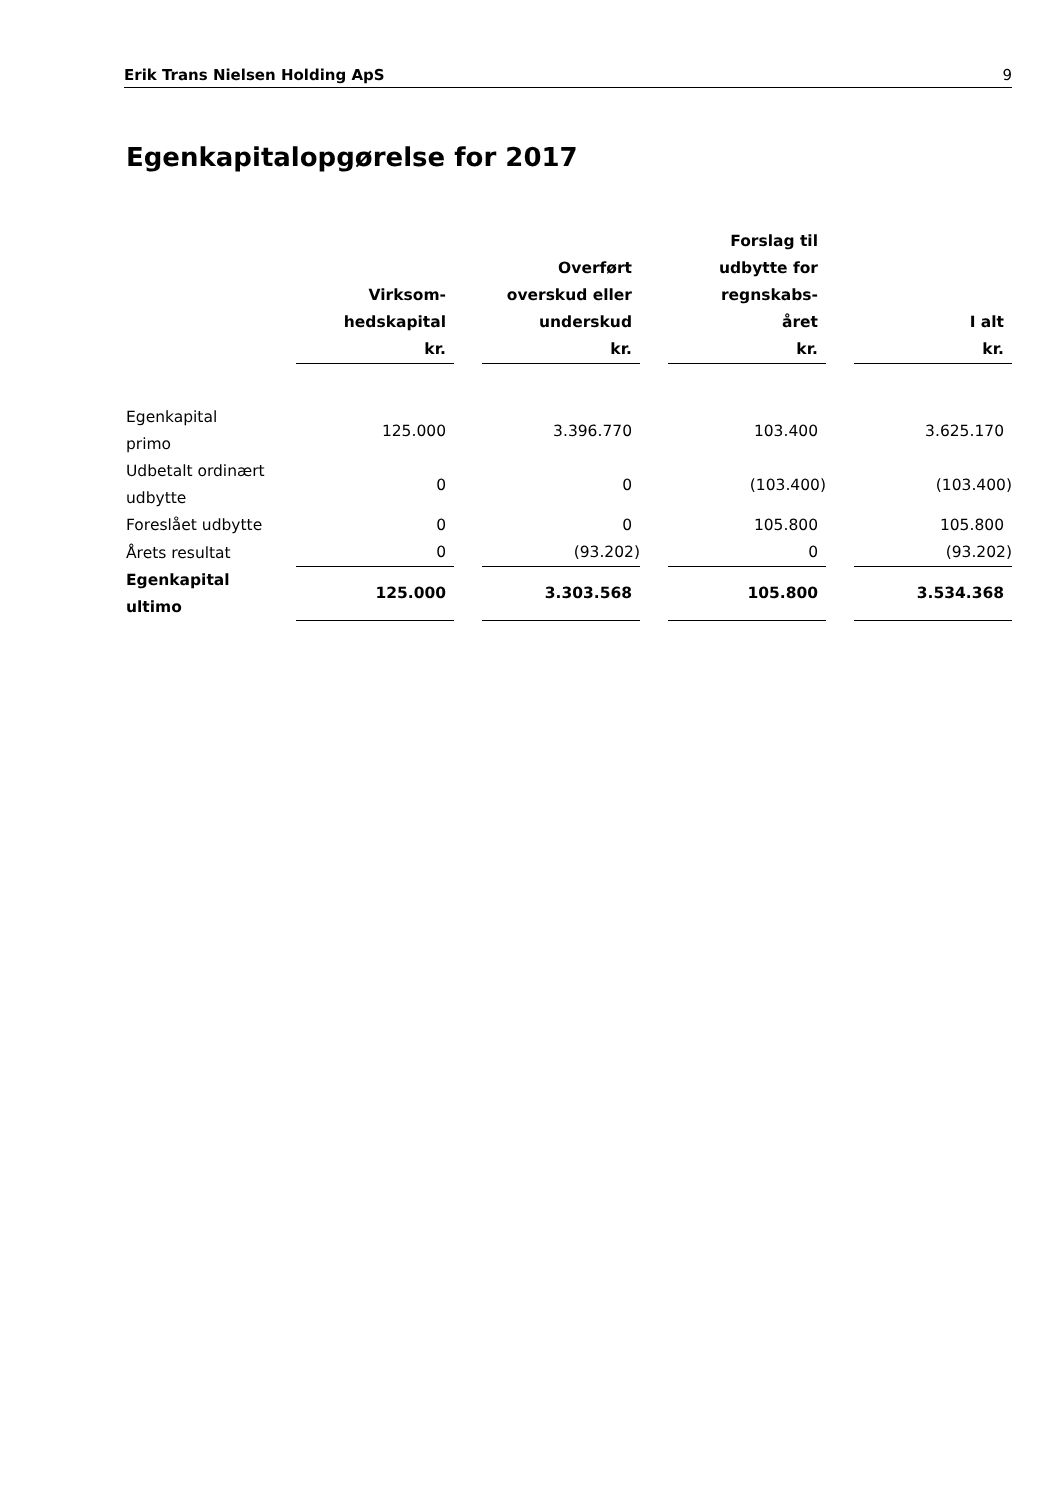Erik Trans Nielsen Holding ApS 9
Egenkapitalopgørelse for 2017
| | Virksom- hedskapital kr. | | Overført overskud eller underskud kr. | | Forslag til udbytte for regnskabs- året kr. | | I alt kr. |
| --- | --- | --- | --- | --- | --- | --- | --- |
| Egenkapital primo | 125.000 | | 3.396.770 | | 103.400 | | 3.625.170 |
| Udbetalt ordinært udbytte | 0 | | 0 | | (103.400) | | (103.400) |
| Foreslået udbytte | 0 | | 0 | | 105.800 | | 105.800 |
| Årets resultat | 0 | | (93.202) | | 0 | | (93.202) |
| Egenkapital ultimo | 125.000 | | 3.303.568 | | 105.800 | | 3.534.368 |